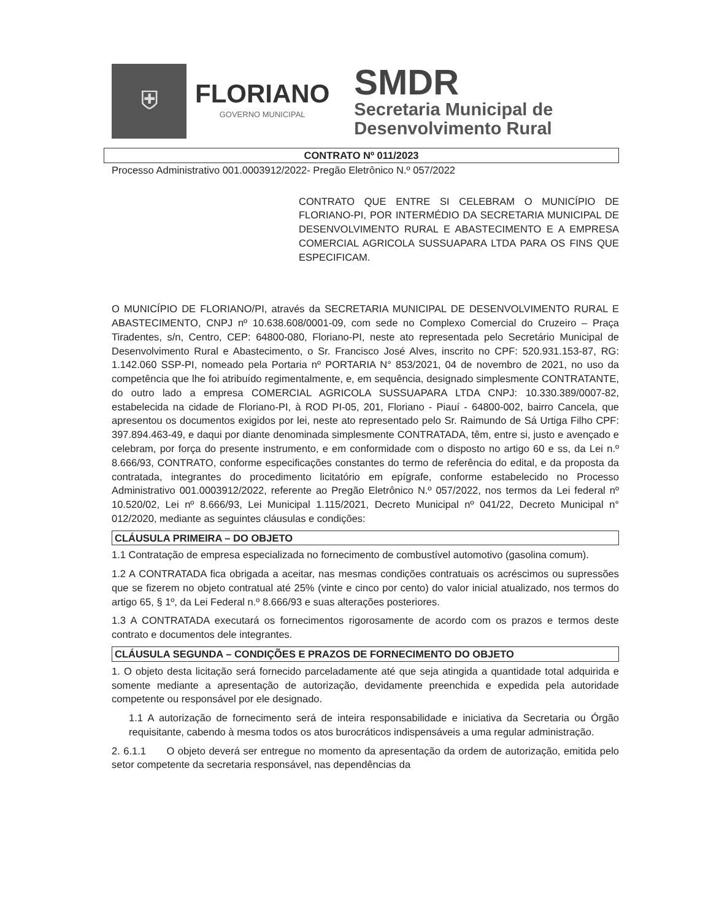⛨
FLORIANO
GOVERNO MUNICIPAL
SMDR
Secretaria Municipal de
Desenvolvimento Rural
CONTRATO Nº 011/2023
Processo Administrativo 001.0003912/2022- Pregão Eletrônico N.º 057/2022
CONTRATO QUE ENTRE SI CELEBRAM O MUNICÍPIO DE FLORIANO-PI, POR INTERMÉDIO DA SECRETARIA MUNICIPAL DE DESENVOLVIMENTO RURAL E ABASTECIMENTO E A EMPRESA COMERCIAL AGRICOLA SUSSUAPARA LTDA PARA OS FINS QUE ESPECIFICAM.
O MUNICÍPIO DE FLORIANO/PI, através da SECRETARIA MUNICIPAL DE DESENVOLVIMENTO RURAL E ABASTECIMENTO, CNPJ nº 10.638.608/0001-09, com sede no Complexo Comercial do Cruzeiro – Praça Tiradentes, s/n, Centro, CEP: 64800-080, Floriano-PI, neste ato representada pelo Secretário Municipal de Desenvolvimento Rural e Abastecimento, o Sr. Francisco José Alves, inscrito no CPF: 520.931.153-87, RG: 1.142.060 SSP-PI, nomeado pela Portaria nº PORTARIA N° 853/2021, 04 de novembro de 2021, no uso da competência que lhe foi atribuído regimentalmente, e, em sequência, designado simplesmente CONTRATANTE, do outro lado a empresa COMERCIAL AGRICOLA SUSSUAPARA LTDA CNPJ: 10.330.389/0007-82, estabelecida na cidade de Floriano-PI, à ROD PI-05, 201, Floriano - Piauí - 64800-002, bairro Cancela, que apresentou os documentos exigidos por lei, neste ato representado pelo Sr. Raimundo de Sá Urtiga Filho CPF: 397.894.463-49, e daqui por diante denominada simplesmente CONTRATADA, têm, entre si, justo e avençado e celebram, por força do presente instrumento, e em conformidade com o disposto no artigo 60 e ss, da Lei n.º 8.666/93, CONTRATO, conforme especificações constantes do termo de referência do edital, e da proposta da contratada, integrantes do procedimento licitatório em epígrafe, conforme estabelecido no Processo Administrativo 001.0003912/2022, referente ao Pregão Eletrônico N.º 057/2022, nos termos da Lei federal nº 10.520/02, Lei nº 8.666/93, Lei Municipal 1.115/2021, Decreto Municipal nº 041/22, Decreto Municipal n° 012/2020, mediante as seguintes cláusulas e condições:
CLÁUSULA PRIMEIRA – DO OBJETO
1.1 Contratação de empresa especializada no fornecimento de combustível automotivo (gasolina comum).
1.2 A CONTRATADA fica obrigada a aceitar, nas mesmas condições contratuais os acréscimos ou supressões que se fizerem no objeto contratual até 25% (vinte e cinco por cento) do valor inicial atualizado, nos termos do artigo 65, § 1º, da Lei Federal n.º 8.666/93 e suas alterações posteriores.
1.3 A CONTRATADA executará os fornecimentos rigorosamente de acordo com os prazos e termos deste contrato e documentos dele integrantes.
CLÁUSULA SEGUNDA – CONDIÇÕES E PRAZOS DE FORNECIMENTO DO OBJETO
1. O objeto desta licitação será fornecido parceladamente até que seja atingida a quantidade total adquirida e somente mediante a apresentação de autorização, devidamente preenchida e expedida pela autoridade competente ou responsável por ele designado.
1.1 A autorização de fornecimento será de inteira responsabilidade e iniciativa da Secretaria ou Órgão requisitante, cabendo à mesma todos os atos burocráticos indispensáveis a uma regular administração.
2. 6.1.1 O objeto deverá ser entregue no momento da apresentação da ordem de autorização, emitida pelo setor competente da secretaria responsável, nas dependências da